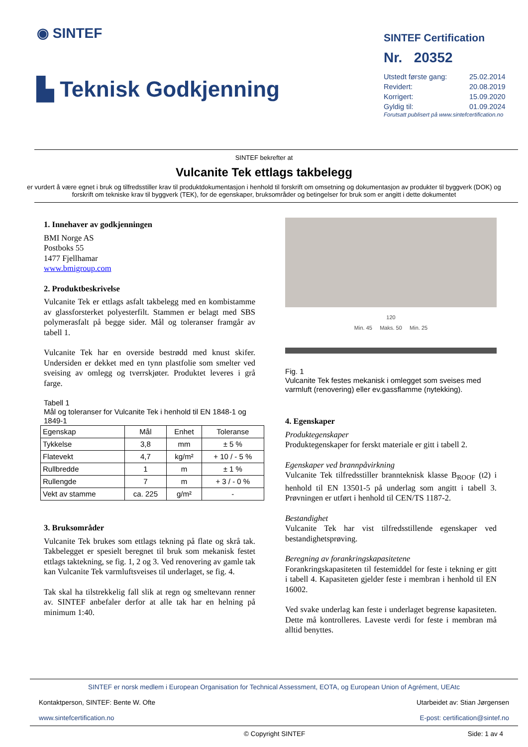◉ SINTEF
▙ Teknisk Godkjenning
SINTEF Certification
Nr. 20352
| Utstedt første gang: | 25.02.2014 |
| Revidert: | 20.08.2019 |
| Korrigert: | 15.09.2020 |
| Gyldig til: | 01.09.2024 |
Forutsatt publisert på www.sintefcertification.no
SINTEF bekrefter at
Vulcanite Tek ettlags takbelegg
er vurdert å være egnet i bruk og tilfredsstiller krav til produktdokumentasjon i henhold til forskrift om omsetning og dokumentasjon av produkter til byggverk (DOK) og forskrift om tekniske krav til byggverk (TEK), for de egenskaper, bruksområder og betingelser for bruk som er angitt i dette dokumentet
1. Innehaver av godkjenningen
BMI Norge AS
Postboks 55
1477 Fjellhamar
www.bmigroup.com
2. Produktbeskrivelse
Vulcanite Tek er ettlags asfalt takbelegg med en kombistamme av glassforsterket polyesterfilt. Stammen er belagt med SBS polymerasfalt på begge sider. Mål og toleranser framgår av tabell 1.
Vulcanite Tek har en overside bestrødd med knust skifer. Undersiden er dekket med en tynn plastfolie som smelter ved sveising av omlegg og tverrskjøter. Produktet leveres i grå farge.
Tabell 1
Mål og toleranser for Vulcanite Tek i henhold til EN 1848-1 og 1849-1
| Egenskap | Mål | Enhet | Toleranse |
| --- | --- | --- | --- |
| Tykkelse | 3,8 | mm | ± 5 % |
| Flatevekt | 4,7 | kg/m² | + 10 / - 5 % |
| Rullbredde | 1 | m | ± 1 % |
| Rullengde | 7 | m | + 3 / - 0 % |
| Vekt av stamme | ca. 225 | g/m² | - |
3. Bruksområder
Vulcanite Tek brukes som ettlags tekning på flate og skrå tak. Takbelegget er spesielt beregnet til bruk som mekanisk festet ettlags taktekning, se fig. 1, 2 og 3. Ved renovering av gamle tak kan Vulcanite Tek varmluftsveises til underlaget, se fig. 4.
Tak skal ha tilstrekkelig fall slik at regn og smeltevann renner av. SINTEF anbefaler derfor at alle tak har en helning på minimum 1:40.
120
Min. 45 Maks. 50 Min. 25
Fig. 1
Vulcanite Tek festes mekanisk i omlegget som sveises med varmluft (renovering) eller ev.gassflamme (nytekking).
4. Egenskaper
Produktegenskaper
Produktegenskaper for ferskt materiale er gitt i tabell 2.
Egenskaper ved brannpåvirkning
Vulcanite Tek tilfredsstiller brannteknisk klasse B<sub>ROOF</sub> (t2) i henhold til EN 13501-5 på underlag som angitt i tabell 3. Prøvningen er utført i henhold til CEN/TS 1187-2.
Bestandighet
Vulcanite Tek har vist tilfredsstillende egenskaper ved bestandighetsprøving.
Beregning av forankringskapasitetene
Forankringskapasiteten til festemiddel for feste i tekning er gitt i tabell 4. Kapasiteten gjelder feste i membran i henhold til EN 16002.
Ved svake underlag kan feste i underlaget begrense kapasiteten. Dette må kontrolleres. Laveste verdi for feste i membran må alltid benyttes.
SINTEF er norsk medlem i European Organisation for Technical Assessment, EOTA, og European Union of Agrément, UEAtc
Kontaktperson, SINTEF: Bente W. Ofte Utarbeidet av: Stian Jørgensen
www.sintefcertification.no E-post: certification@sintef.no
© Copyright SINTEF Side: 1 av 4